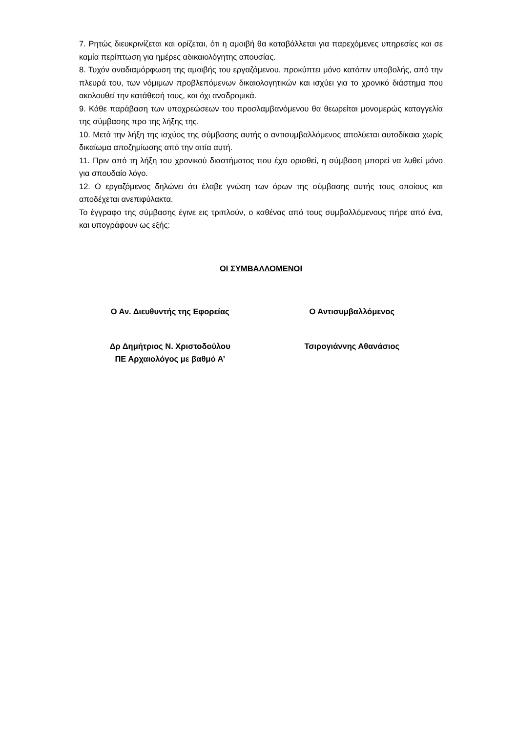7. Ρητώς διευκρινίζεται και ορίζεται, ότι η αμοιβή θα καταβάλλεται για παρεχόμενες υπηρεσίες και σε καμία περίπτωση για ημέρες αδικαιολόγητης απουσίας.
8. Τυχόν αναδιαμόρφωση της αμοιβής του εργαζόμενου, προκύπτει μόνο κατόπιν υποβολής, από την πλευρά του, των νόμιμων προβλεπόμενων δικαιολογητικών και ισχύει για το χρονικό διάστημα που ακολουθεί την κατάθεσή τους, και όχι αναδρομικά.
9. Κάθε παράβαση των υποχρεώσεων του προσλαμβανόμενου θα θεωρείται μονομερώς καταγγελία της σύμβασης προ της λήξης της.
10. Μετά την λήξη της ισχύος της σύμβασης αυτής ο αντισυμβαλλόμενος απολύεται αυτοδίκαια χωρίς δικαίωμα αποζημίωσης από την αιτία αυτή.
11. Πριν από τη λήξη του χρονικού διαστήματος που έχει ορισθεί, η σύμβαση μπορεί να λυθεί μόνο για σπουδαίο λόγο.
12. Ο εργαζόμενος δηλώνει ότι έλαβε γνώση των όρων της σύμβασης αυτής τους οποίους και αποδέχεται ανεπιφύλακτα.
Το έγγραφο της σύμβασης έγινε εις τριπλούν, ο καθένας από τους συμβαλλόμενους πήρε από ένα, και υπογράφουν ως εξής:
ΟΙ ΣΥΜΒΑΛΛΟΜΕΝΟΙ
Ο Αν. Διευθυντής της Εφορείας Ο Αντισυμβαλλόμενος
Δρ Δημήτριος Ν. Χριστοδούλου
ΠΕ Αρχαιολόγος με βαθμό Α’
Τσιρογιάννης Αθανάσιος